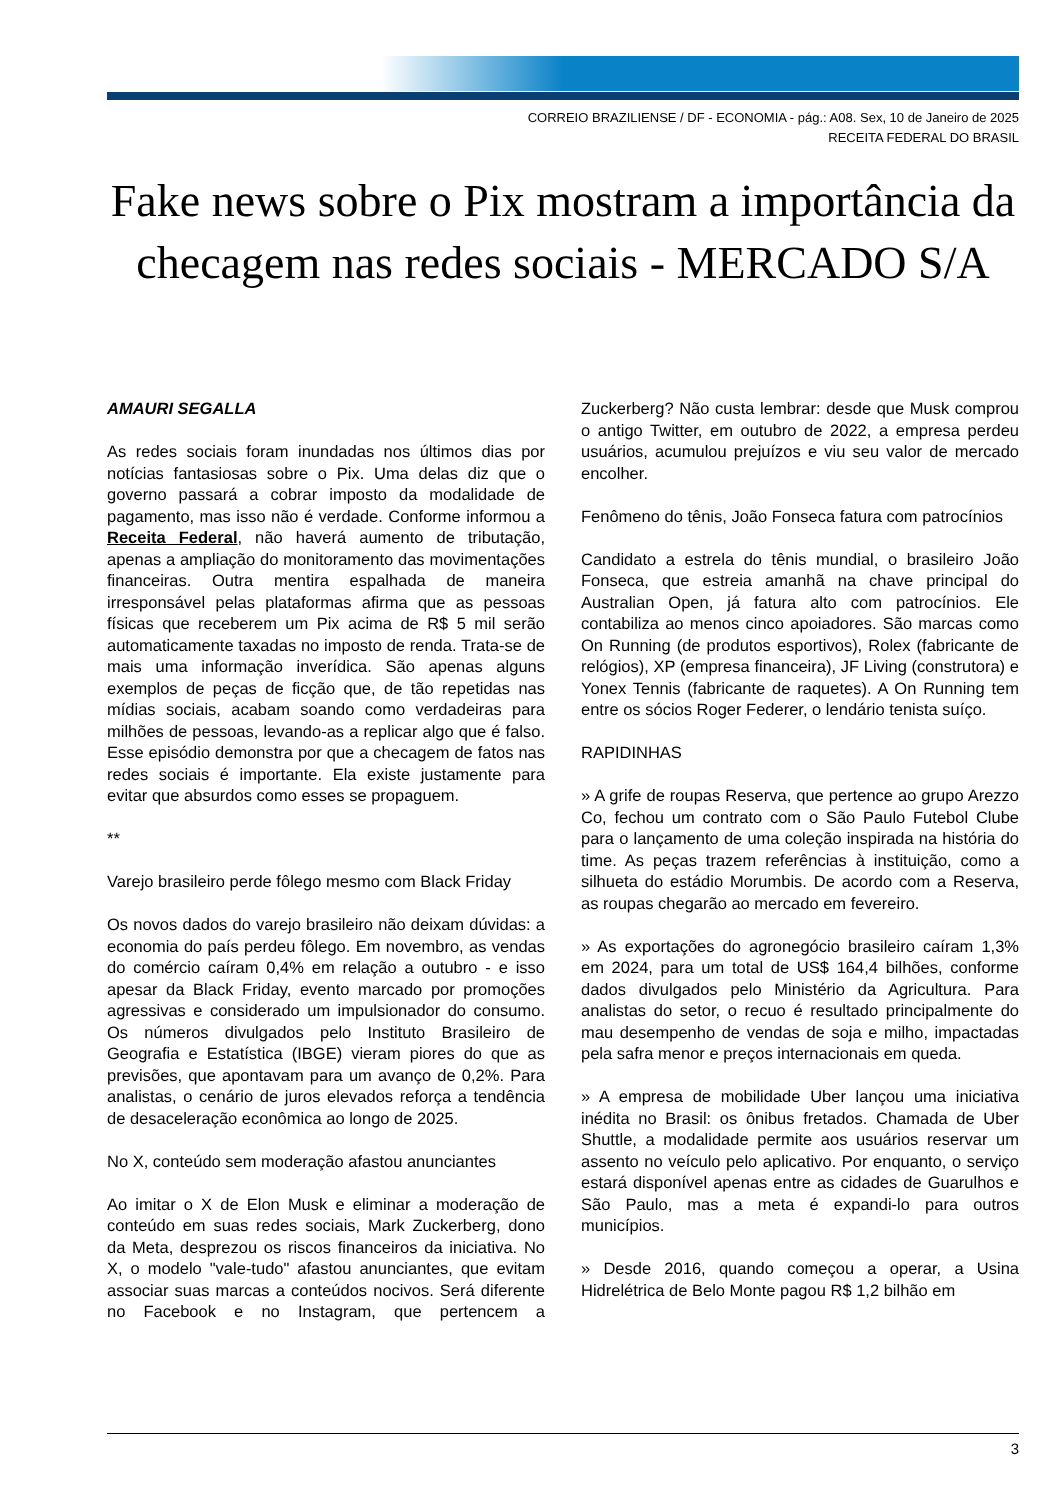CORREIO BRAZILIENSE / DF - ECONOMIA - pág.: A08. Sex, 10 de Janeiro de 2025
RECEITA FEDERAL DO BRASIL
Fake news sobre o Pix mostram a importância da checagem nas redes sociais - MERCADO S/A
AMAURI SEGALLA
As redes sociais foram inundadas nos últimos dias por notícias fantasiosas sobre o Pix. Uma delas diz que o governo passará a cobrar imposto da modalidade de pagamento, mas isso não é verdade. Conforme informou a Receita Federal, não haverá aumento de tributação, apenas a ampliação do monitoramento das movimentações financeiras. Outra mentira espalhada de maneira irresponsável pelas plataformas afirma que as pessoas físicas que receberem um Pix acima de R$ 5 mil serão automaticamente taxadas no imposto de renda. Trata-se de mais uma informação inverídica. São apenas alguns exemplos de peças de ficção que, de tão repetidas nas mídias sociais, acabam soando como verdadeiras para milhões de pessoas, levando-as a replicar algo que é falso. Esse episódio demonstra por que a checagem de fatos nas redes sociais é importante. Ela existe justamente para evitar que absurdos como esses se propaguem.
**
Varejo brasileiro perde fôlego mesmo com Black Friday
Os novos dados do varejo brasileiro não deixam dúvidas: a economia do país perdeu fôlego. Em novembro, as vendas do comércio caíram 0,4% em relação a outubro - e isso apesar da Black Friday, evento marcado por promoções agressivas e considerado um impulsionador do consumo. Os números divulgados pelo Instituto Brasileiro de Geografia e Estatística (IBGE) vieram piores do que as previsões, que apontavam para um avanço de 0,2%. Para analistas, o cenário de juros elevados reforça a tendência de desaceleração econômica ao longo de 2025.
No X, conteúdo sem moderação afastou anunciantes
Ao imitar o X de Elon Musk e eliminar a moderação de conteúdo em suas redes sociais, Mark Zuckerberg, dono da Meta, desprezou os riscos financeiros da iniciativa. No X, o modelo "vale-tudo" afastou anunciantes, que evitam associar suas marcas a conteúdos nocivos. Será diferente no Facebook e no Instagram, que pertencem a Zuckerberg? Não custa lembrar: desde que Musk comprou o antigo Twitter, em outubro de 2022, a empresa perdeu usuários, acumulou prejuízos e viu seu valor de mercado encolher.
Fenômeno do tênis, João Fonseca fatura com patrocínios
Candidato a estrela do tênis mundial, o brasileiro João Fonseca, que estreia amanhã na chave principal do Australian Open, já fatura alto com patrocínios. Ele contabiliza ao menos cinco apoiadores. São marcas como On Running (de produtos esportivos), Rolex (fabricante de relógios), XP (empresa financeira), JF Living (construtora) e Yonex Tennis (fabricante de raquetes). A On Running tem entre os sócios Roger Federer, o lendário tenista suíço.
RAPIDINHAS
» A grife de roupas Reserva, que pertence ao grupo Arezzo Co, fechou um contrato com o São Paulo Futebol Clube para o lançamento de uma coleção inspirada na história do time. As peças trazem referências à instituição, como a silhueta do estádio Morumbis. De acordo com a Reserva, as roupas chegarão ao mercado em fevereiro.
» As exportações do agronegócio brasileiro caíram 1,3% em 2024, para um total de US$ 164,4 bilhões, conforme dados divulgados pelo Ministério da Agricultura. Para analistas do setor, o recuo é resultado principalmente do mau desempenho de vendas de soja e milho, impactadas pela safra menor e preços internacionais em queda.
» A empresa de mobilidade Uber lançou uma iniciativa inédita no Brasil: os ônibus fretados. Chamada de Uber Shuttle, a modalidade permite aos usuários reservar um assento no veículo pelo aplicativo. Por enquanto, o serviço estará disponível apenas entre as cidades de Guarulhos e São Paulo, mas a meta é expandi-lo para outros municípios.
» Desde 2016, quando começou a operar, a Usina Hidrelétrica de Belo Monte pagou R$ 1,2 bilhão em
3